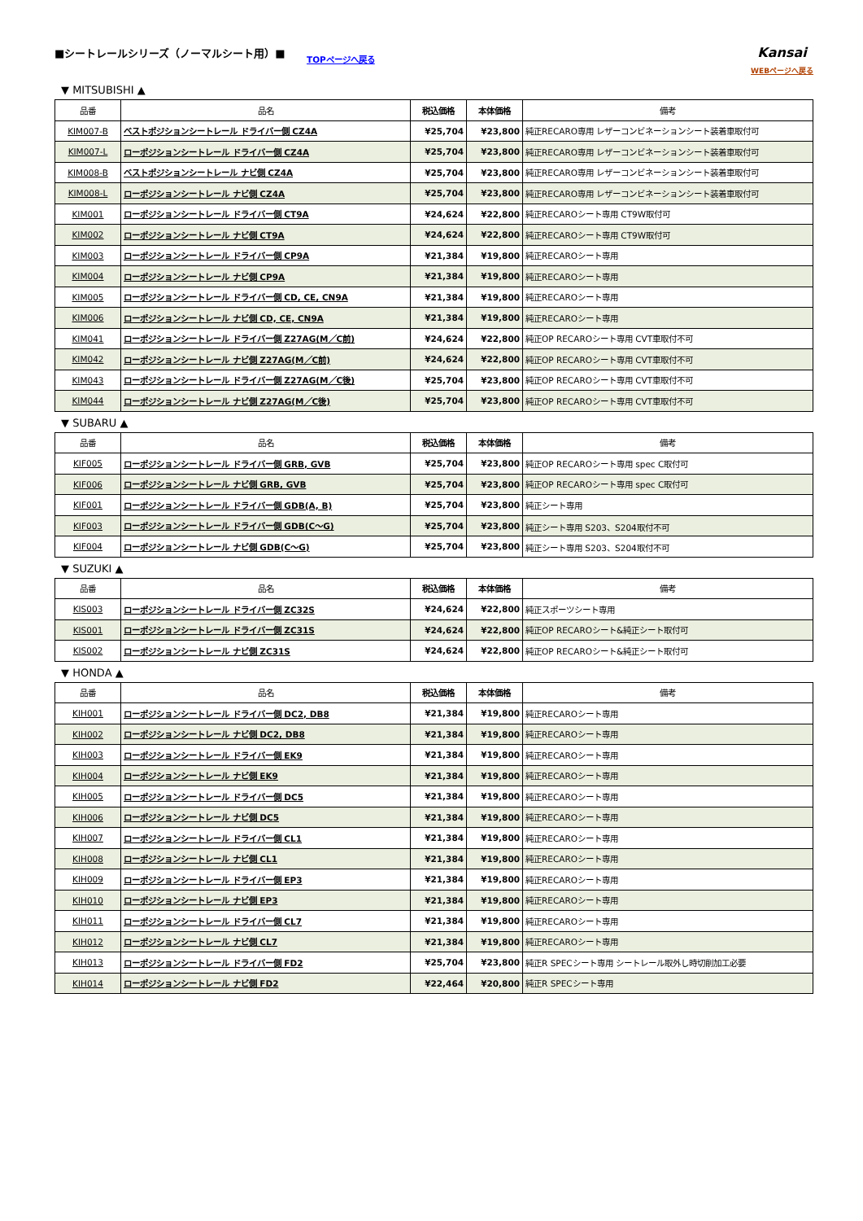■シートレールシリーズ（ノーマルシート用）■
TOPページへ戻る
Kansai
WEBページへ戻る
▼ MITSUBISHI ▲
| 品番 | 品名 | 税込価格 | 本体価格 | 備考 |
| --- | --- | --- | --- | --- |
| KIM007-B | ベストポジションシートレール ドライバー側 CZ4A | ¥25,704 | ¥23,800 | 純正RECARO専用 レザーコンビネーションシート装着車取付可 |
| KIM007-L | ローポジションシートレール ドライバー側 CZ4A | ¥25,704 | ¥23,800 | 純正RECARO専用 レザーコンビネーションシート装着車取付可 |
| KIM008-B | ベストポジションシートレール ナビ側 CZ4A | ¥25,704 | ¥23,800 | 純正RECARO専用 レザーコンビネーションシート装着車取付可 |
| KIM008-L | ローポジションシートレール ナビ側 CZ4A | ¥25,704 | ¥23,800 | 純正RECARO専用 レザーコンビネーションシート装着車取付可 |
| KIM001 | ローポジションシートレール ドライバー側 CT9A | ¥24,624 | ¥22,800 | 純正RECAROシート専用 CT9W取付可 |
| KIM002 | ローポジションシートレール ナビ側 CT9A | ¥24,624 | ¥22,800 | 純正RECAROシート専用 CT9W取付可 |
| KIM003 | ローポジションシートレール ドライバー側 CP9A | ¥21,384 | ¥19,800 | 純正RECAROシート専用 |
| KIM004 | ローポジションシートレール ナビ側 CP9A | ¥21,384 | ¥19,800 | 純正RECAROシート専用 |
| KIM005 | ローポジションシートレール ドライバー側 CD, CE, CN9A | ¥21,384 | ¥19,800 | 純正RECAROシート専用 |
| KIM006 | ローポジションシートレール ナビ側 CD, CE, CN9A | ¥21,384 | ¥19,800 | 純正RECAROシート専用 |
| KIM041 | ローポジションシートレール ドライバー側 Z27AG(M／C前) | ¥24,624 | ¥22,800 | 純正OP RECAROシート専用 CVT車取付不可 |
| KIM042 | ローポジションシートレール ナビ側 Z27AG(M／C前) | ¥24,624 | ¥22,800 | 純正OP RECAROシート専用 CVT車取付不可 |
| KIM043 | ローポジションシートレール ドライバー側 Z27AG(M／C後) | ¥25,704 | ¥23,800 | 純正OP RECAROシート専用 CVT車取付不可 |
| KIM044 | ローポジションシートレール ナビ側 Z27AG(M／C後) | ¥25,704 | ¥23,800 | 純正OP RECAROシート専用 CVT車取付不可 |
▼ SUBARU ▲
| 品番 | 品名 | 税込価格 | 本体価格 | 備考 |
| --- | --- | --- | --- | --- |
| KIF005 | ローポジションシートレール ドライバー側 GRB, GVB | ¥25,704 | ¥23,800 | 純正OP RECAROシート専用 spec C取付可 |
| KIF006 | ローポジションシートレール ナビ側 GRB, GVB | ¥25,704 | ¥23,800 | 純正OP RECAROシート専用 spec C取付可 |
| KIF001 | ローポジションシートレール ドライバー側 GDB(A, B) | ¥25,704 | ¥23,800 | 純正シート専用 |
| KIF003 | ローポジションシートレール ドライバー側 GDB(C～G) | ¥25,704 | ¥23,800 | 純正シート専用 S203、S204取付不可 |
| KIF004 | ローポジションシートレール ナビ側 GDB(C～G) | ¥25,704 | ¥23,800 | 純正シート専用 S203、S204取付不可 |
▼ SUZUKI ▲
| 品番 | 品名 | 税込価格 | 本体価格 | 備考 |
| --- | --- | --- | --- | --- |
| KIS003 | ローポジションシートレール ドライバー側 ZC32S | ¥24,624 | ¥22,800 | 純正スポーツシート専用 |
| KIS001 | ローポジションシートレール ドライバー側 ZC31S | ¥24,624 | ¥22,800 | 純正OP RECAROシート&純正シート取付可 |
| KIS002 | ローポジションシートレール ナビ側 ZC31S | ¥24,624 | ¥22,800 | 純正OP RECAROシート&純正シート取付可 |
▼ HONDA ▲
| 品番 | 品名 | 税込価格 | 本体価格 | 備考 |
| --- | --- | --- | --- | --- |
| KIH001 | ローポジションシートレール ドライバー側 DC2, DB8 | ¥21,384 | ¥19,800 | 純正RECAROシート専用 |
| KIH002 | ローポジションシートレール ナビ側 DC2, DB8 | ¥21,384 | ¥19,800 | 純正RECAROシート専用 |
| KIH003 | ローポジションシートレール ドライバー側 EK9 | ¥21,384 | ¥19,800 | 純正RECAROシート専用 |
| KIH004 | ローポジションシートレール ナビ側 EK9 | ¥21,384 | ¥19,800 | 純正RECAROシート専用 |
| KIH005 | ローポジションシートレール ドライバー側 DC5 | ¥21,384 | ¥19,800 | 純正RECAROシート専用 |
| KIH006 | ローポジションシートレール ナビ側 DC5 | ¥21,384 | ¥19,800 | 純正RECAROシート専用 |
| KIH007 | ローポジションシートレール ドライバー側 CL1 | ¥21,384 | ¥19,800 | 純正RECAROシート専用 |
| KIH008 | ローポジションシートレール ナビ側 CL1 | ¥21,384 | ¥19,800 | 純正RECAROシート専用 |
| KIH009 | ローポジションシートレール ドライバー側 EP3 | ¥21,384 | ¥19,800 | 純正RECAROシート専用 |
| KIH010 | ローポジションシートレール ナビ側 EP3 | ¥21,384 | ¥19,800 | 純正RECAROシート専用 |
| KIH011 | ローポジションシートレール ドライバー側 CL7 | ¥21,384 | ¥19,800 | 純正RECAROシート専用 |
| KIH012 | ローポジションシートレール ナビ側 CL7 | ¥21,384 | ¥19,800 | 純正RECAROシート専用 |
| KIH013 | ローポジションシートレール ドライバー側 FD2 | ¥25,704 | ¥23,800 | 純正R SPECシート専用 シートレール取外し時切削加工必要 |
| KIH014 | ローポジションシートレール ナビ側 FD2 | ¥22,464 | ¥20,800 | 純正R SPECシート専用 |